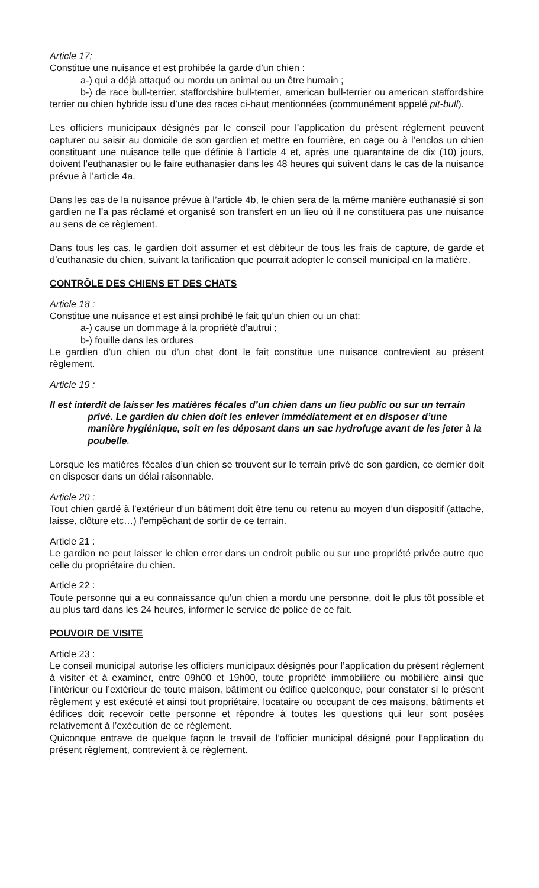Article 17;
Constitue une nuisance et est prohibée la garde d’un chien :
a-) qui a déjà attaqué ou mordu un animal ou un être humain ;
b-) de race bull-terrier, staffordshire bull-terrier, american bull-terrier ou american staffordshire terrier ou chien hybride issu d’une des races ci-haut mentionnées (communément appelé pit-bull).
Les officiers municipaux désignés par le conseil pour l’application du présent règlement peuvent capturer ou saisir au domicile de son gardien et mettre en fourrière, en cage ou à l’enclos un chien constituant une nuisance telle que définie à l’article 4 et, après une quarantaine de dix (10) jours, doivent l’euthanasier ou le faire euthanasier dans les 48 heures qui suivent dans le cas de la nuisance prévue à l’article 4a.
Dans les cas de la nuisance prévue à l’article 4b, le chien sera de la même manière euthanasié si son gardien ne l’a pas réclamé et organisé son transfert en un lieu où il ne constituera pas une nuisance au sens de ce règlement.
Dans tous les cas, le gardien doit assumer et est débiteur de tous les frais de capture, de garde et d’euthanasie du chien, suivant la tarification que pourrait adopter le conseil municipal en la matière.
CONTRÔLE DES CHIENS ET DES CHATS
Article 18 :
Constitue une nuisance et est ainsi prohibé le fait qu’un chien ou un chat:
a-) cause un dommage à la propriété d’autrui ;
b-) fouille dans les ordures
Le gardien d’un chien ou d’un chat dont le fait constitue une nuisance contrevient au présent règlement.
Article 19 :
Il est interdit de laisser les matières fécales d’un chien dans un lieu public ou sur un terrain privé. Le gardien du chien doit les enlever immédiatement et en disposer d’une manière hygiénique, soit en les déposant dans un sac hydrofuge avant de les jeter à la poubelle.
Lorsque les matières fécales d’un chien se trouvent sur le terrain privé de son gardien, ce dernier doit en disposer dans un délai raisonnable.
Article 20 :
Tout chien gardé à l’extérieur d’un bâtiment doit être tenu ou retenu au moyen d’un dispositif (attache, laisse, clôture etc…) l’empêchant de sortir de ce terrain.
Article 21 :
Le gardien ne peut laisser le chien errer dans un endroit public ou sur une propriété privée autre que celle du propriétaire du chien.
Article 22 :
Toute personne qui a eu connaissance qu’un chien a mordu une personne, doit le plus tôt possible et au plus tard dans les 24 heures, informer le service de police de ce fait.
POUVOIR DE VISITE
Article 23 :
Le conseil municipal autorise les officiers municipaux désignés pour l’application du présent règlement à visiter et à examiner, entre 09h00 et 19h00, toute propriété immobilière ou mobilière ainsi que l’intérieur ou l’extérieur de toute maison, bâtiment ou édifice quelconque, pour constater si le présent règlement y est exécuté et ainsi tout propriétaire, locataire ou occupant de ces maisons, bâtiments et édifices doit recevoir cette personne et répondre à toutes les questions qui leur sont posées relativement à l’exécution de ce règlement.
Quiconque entrave de quelque façon le travail de l’officier municipal désigné pour l’application du présent règlement, contrevient à ce règlement.